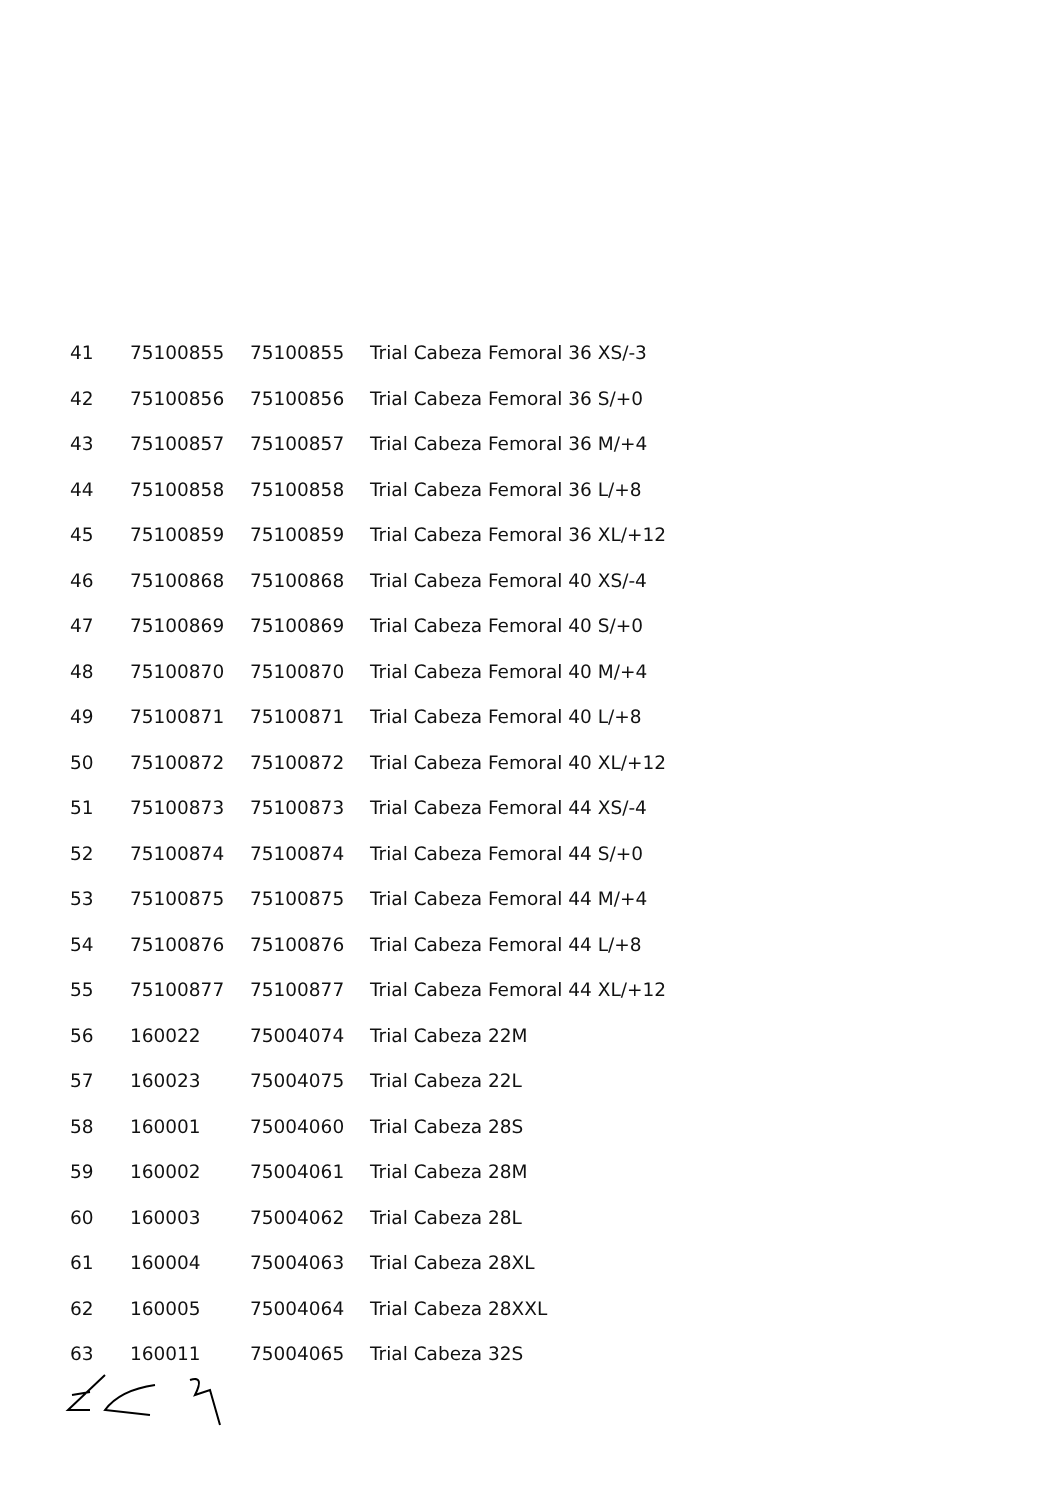| 41 | 75100855 | 75100855 | Trial Cabeza Femoral 36 XS/-3 |
| 42 | 75100856 | 75100856 | Trial Cabeza Femoral 36 S/+0 |
| 43 | 75100857 | 75100857 | Trial Cabeza Femoral 36 M/+4 |
| 44 | 75100858 | 75100858 | Trial Cabeza Femoral 36 L/+8 |
| 45 | 75100859 | 75100859 | Trial Cabeza Femoral 36 XL/+12 |
| 46 | 75100868 | 75100868 | Trial Cabeza Femoral 40 XS/-4 |
| 47 | 75100869 | 75100869 | Trial Cabeza Femoral 40 S/+0 |
| 48 | 75100870 | 75100870 | Trial Cabeza Femoral 40 M/+4 |
| 49 | 75100871 | 75100871 | Trial Cabeza Femoral 40 L/+8 |
| 50 | 75100872 | 75100872 | Trial Cabeza Femoral 40 XL/+12 |
| 51 | 75100873 | 75100873 | Trial Cabeza Femoral 44 XS/-4 |
| 52 | 75100874 | 75100874 | Trial Cabeza Femoral 44 S/+0 |
| 53 | 75100875 | 75100875 | Trial Cabeza Femoral 44 M/+4 |
| 54 | 75100876 | 75100876 | Trial Cabeza Femoral 44 L/+8 |
| 55 | 75100877 | 75100877 | Trial Cabeza Femoral 44 XL/+12 |
| 56 | 160022 | 75004074 | Trial Cabeza 22M |
| 57 | 160023 | 75004075 | Trial Cabeza 22L |
| 58 | 160001 | 75004060 | Trial Cabeza 28S |
| 59 | 160002 | 75004061 | Trial Cabeza 28M |
| 60 | 160003 | 75004062 | Trial Cabeza 28L |
| 61 | 160004 | 75004063 | Trial Cabeza 28XL |
| 62 | 160005 | 75004064 | Trial Cabeza 28XXL |
| 63 | 160011 | 75004065 | Trial Cabeza 32S |